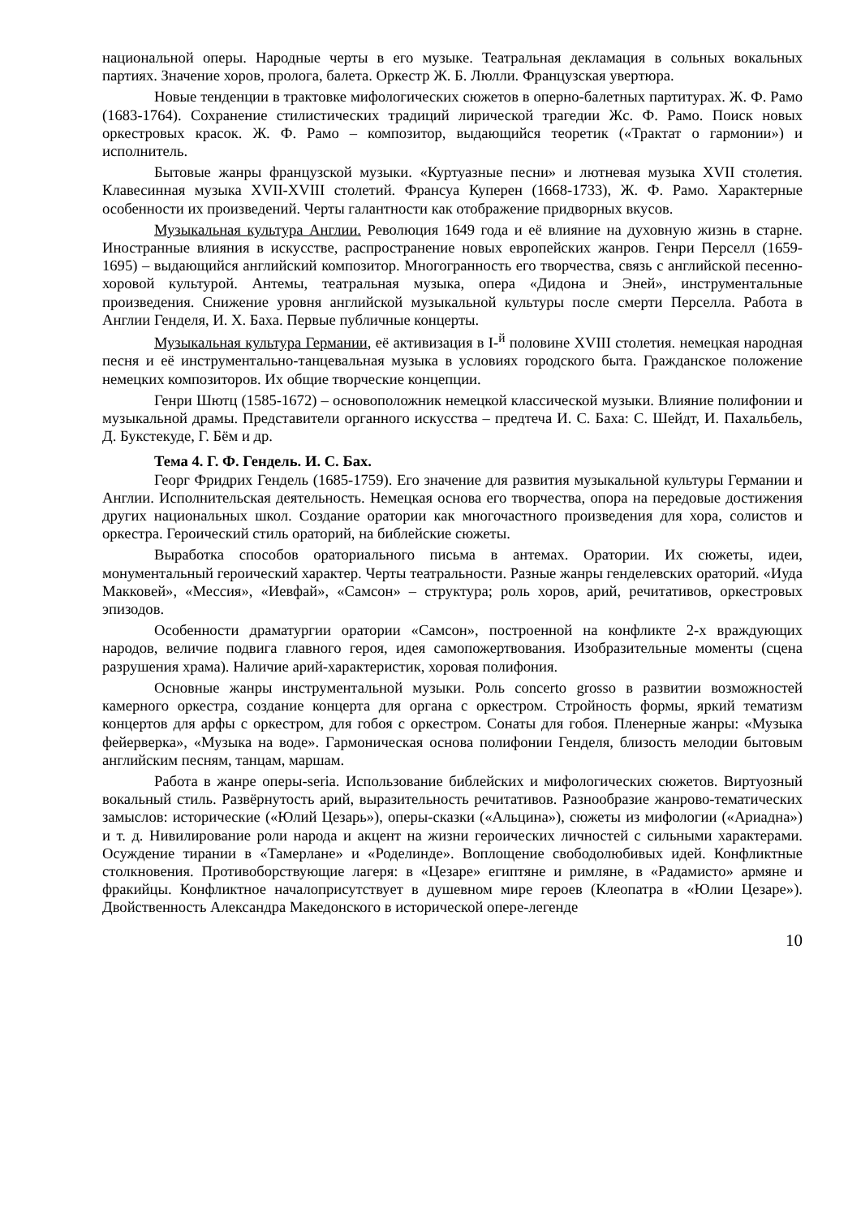национальной оперы. Народные черты в его музыке. Театральная декламация в сольных вокальных партиях. Значение хоров, пролога, балета. Оркестр Ж. Б. Люлли. Французская увертюра.
Новые тенденции в трактовке мифологических сюжетов в оперно-балетных партитурах. Ж. Ф. Рамо (1683-1764). Сохранение стилистических традиций лирической трагедии Жс. Ф. Рамо. Поиск новых оркестровых красок. Ж. Ф. Рамо – композитор, выдающийся теоретик («Трактат о гармонии») и исполнитель.
Бытовые жанры французской музыки. «Куртуазные песни» и лютневая музыка XVII столетия. Клавесинная музыка XVII-XVIII столетий. Франсуа Куперен (1668-1733), Ж. Ф. Рамо. Характерные особенности их произведений. Черты галантности как отображение придворных вкусов.
Музыкальная культура Англии. Революция 1649 года и её влияние на духовную жизнь в старне. Иностранные влияния в искусстве, распространение новых европейских жанров. Генри Перселл (1659-1695) – выдающийся английский композитор. Многогранность его творчества, связь с английской песенно-хоровой культурой. Антемы, театральная музыка, опера «Дидона и Эней», инструментальные произведения. Снижение уровня английской музыкальной культуры после смерти Перселла. Работа в Англии Генделя, И. Х. Баха. Первые публичные концерты.
Музыкальная культура Германии, её активизация в I-<sup>й</sup> половине XVIII столетия. немецкая народная песня и её инструментально-танцевальная музыка в условиях городского быта. Гражданское положение немецких композиторов. Их общие творческие концепции.
Генри Шютц (1585-1672) – основоположник немецкой классической музыки. Влияние полифонии и музыкальной драмы. Представители органного искусства – предтеча И. С. Баха: С. Шейдт, И. Пахальбель, Д. Букстекуде, Г. Бём и др.
Тема 4. Г. Ф. Гендель. И. С. Бах.
Георг Фридрих Гендель (1685-1759). Его значение для развития музыкальной культуры Германии и Англии. Исполнительская деятельность. Немецкая основа его творчества, опора на передовые достижения других национальных школ. Создание оратории как многочастного произведения для хора, солистов и оркестра. Героический стиль ораторий, на библейские сюжеты.
Выработка способов ораториального письма в антемах. Оратории. Их сюжеты, идеи, монументальный героический характер. Черты театральности. Разные жанры генделевских ораторий. «Иуда Макковей», «Мессия», «Иевфай», «Самсон» – структура; роль хоров, арий, речитативов, оркестровых эпизодов.
Особенности драматургии оратории «Самсон», построенной на конфликте 2-х враждующих народов, величие подвига главного героя, идея самопожертвования. Изобразительные моменты (сцена разрушения храма). Наличие арий-характеристик, хоровая полифония.
Основные жанры инструментальной музыки. Роль concerto grosso в развитии возможностей камерного оркестра, создание концерта для органа с оркестром. Стройность формы, яркий тематизм концертов для арфы с оркестром, для гобоя с оркестром. Сонаты для гобоя. Пленерные жанры: «Музыка фейерверка», «Музыка на воде». Гармоническая основа полифонии Генделя, близость мелодии бытовым английским песням, танцам, маршам.
Работа в жанре оперы-seria. Использование библейских и мифологических сюжетов. Виртуозный вокальный стиль. Развёрнутость арий, выразительность речитативов. Разнообразие жанрово-тематических замыслов: исторические («Юлий Цезарь»), оперы-сказки («Альцина»), сюжеты из мифологии («Ариадна») и т. д. Нивилирование роли народа и акцент на жизни героических личностей с сильными характерами. Осуждение тирании в «Тамерлане» и «Роделинде». Воплощение свободолюбивых идей. Конфликтные столкновения. Противоборствующие лагеря: в «Цезаре» египтяне и римляне, в «Радамисто» армяне и фракийцы. Конфликтное началоприсутствует в душевном мире героев (Клеопатра в «Юлии Цезаре»). Двойственность Александра Македонского в исторической опере-легенде
10